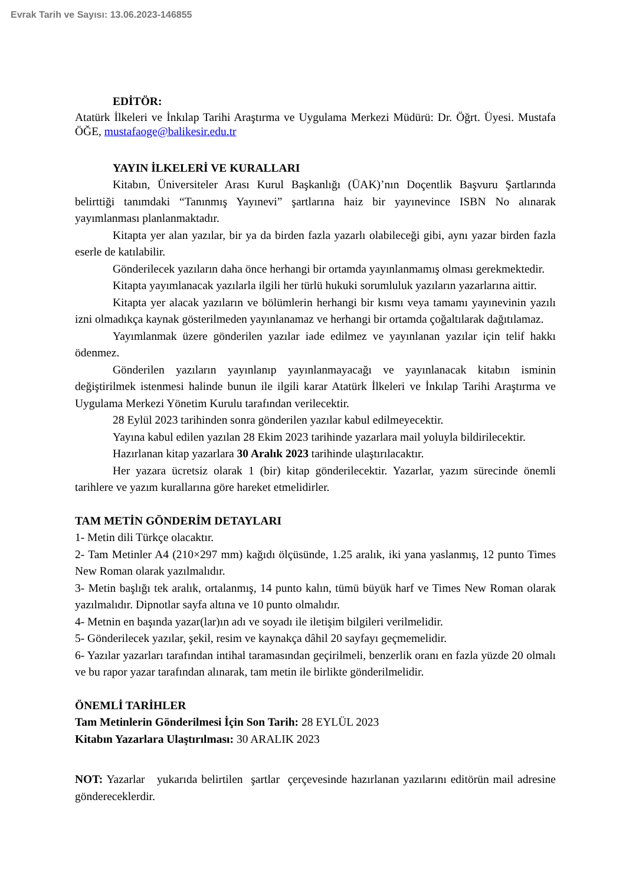Evrak Tarih ve Sayısı: 13.06.2023-146855
EDİTÖR:
Atatürk İlkeleri ve İnkılap Tarihi Araştırma ve Uygulama Merkezi Müdürü: Dr. Öğrt. Üyesi. Mustafa ÖĞE, mustafaoge@balikesir.edu.tr
YAYIN İLKELERİ VE KURALLARI
Kitabın, Üniversiteler Arası Kurul Başkanlığı (ÜAK)’nın Doçentlik Başvuru Şartlarında belirttiği tanımdaki “Tanınmış Yayınevi” şartlarına haiz bir yayınevince ISBN No alınarak yayımlanması planlanmaktadır.
Kitapta yer alan yazılar, bir ya da birden fazla yazarlı olabileceği gibi, aynı yazar birden fazla eserle de katılabilir.
Gönderilecek yazıların daha önce herhangi bir ortamda yayınlanmamış olması gerekmektedir.
Kitapta yayımlanacak yazılarla ilgili her türlü hukuki sorumluluk yazıların yazarlarına aittir.
Kitapta yer alacak yazıların ve bölümlerin herhangi bir kısmı veya tamamı yayınevinin yazılı izni olmadıkça kaynak gösterilmeden yayınlanamaz ve herhangi bir ortamda çoğaltılarak dağıtılamaz.
Yayımlanmak üzere gönderilen yazılar iade edilmez ve yayınlanan yazılar için telif hakkı ödenmez.
Gönderilen yazıların yayınlanıp yayınlanmayacağı ve yayınlanacak kitabın isminin değiştirilmek istenmesi halinde bunun ile ilgili karar Atatürk İlkeleri ve İnkılap Tarihi Araştırma ve Uygulama Merkezi Yönetim Kurulu tarafından verilecektir.
28 Eylül 2023 tarihinden sonra gönderilen yazılar kabul edilmeyecektir.
Yayına kabul edilen yazılan 28 Ekim 2023 tarihinde yazarlara mail yoluyla bildirilecektir.
Hazırlanan kitap yazarlara 30 Aralık 2023 tarihinde ulaştırılacaktır.
Her yazara ücretsiz olarak 1 (bir) kitap gönderilecektir. Yazarlar, yazım sürecinde önemli tarihlere ve yazım kurallarına göre hareket etmelidirler.
TAM METİN GÖNDERİM DETAYLARI
1- Metin dili Türkçe olacaktır.
2- Tam Metinler A4 (210×297 mm) kağıdı ölçüsünde, 1.25 aralık, iki yana yaslanmış, 12 punto Times New Roman olarak yazılmalıdır.
3- Metin başlığı tek aralık, ortalanmış, 14 punto kalın, tümü büyük harf ve Times New Roman olarak yazılmalıdır. Dipnotlar sayfa altına ve 10 punto olmalıdır.
4- Metnin en başında yazar(lar)ın adı ve soyadı ile iletişim bilgileri verilmelidir.
5- Gönderilecek yazılar, şekil, resim ve kaynakça dâhil 20 sayfayı geçmemelidir.
6- Yazılar yazarları tarafından intihal taramasından geçirilmeli, benzerlik oranı en fazla yüzde 20 olmalı ve bu rapor yazar tarafından alınarak, tam metin ile birlikte gönderilmelidir.
ÖNEMLİ TARİHLER
Tam Metinlerin Gönderilmesi İçin Son Tarih: 28 EYLÜL 2023
Kitabın Yazarlara Ulaştırılması: 30 ARALIK 2023
NOT: Yazarlar yukarıda belirtilen şartlar çerçevesinde hazırlanan yazılarını editörün mail adresine göndereceklerdir.